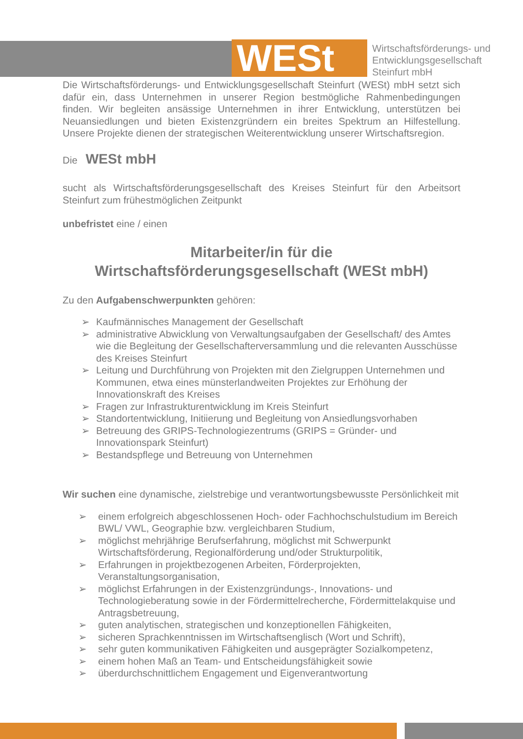WESt
Wirtschaftsförderungs- und
Entwicklungsgesellschaft
Steinfurt mbH
Die Wirtschaftsförderungs- und Entwicklungsgesellschaft Steinfurt (WESt) mbH setzt sich dafür ein, dass Unternehmen in unserer Region bestmögliche Rahmenbedingungen finden. Wir begleiten ansässige Unternehmen in ihrer Entwicklung, unterstützen bei Neuansiedlungen und bieten Existenzgründern ein breites Spektrum an Hilfestellung. Unsere Projekte dienen der strategischen Weiterentwicklung unserer Wirtschaftsregion.
Die WESt mbH
sucht als Wirtschaftsförderungsgesellschaft des Kreises Steinfurt für den Arbeitsort Steinfurt zum frühestmöglichen Zeitpunkt
unbefristet eine / einen
Mitarbeiter/in für die
Wirtschaftsförderungsgesellschaft (WESt mbH)
Zu den Aufgabenschwerpunkten gehören:
➢ Kaufmännisches Management der Gesellschaft
➢ administrative Abwicklung von Verwaltungsaufgaben der Gesellschaft/ des Amtes wie die Begleitung der Gesellschafterversammlung und die relevanten Ausschüsse des Kreises Steinfurt
➢ Leitung und Durchführung von Projekten mit den Zielgruppen Unternehmen und Kommunen, etwa eines münsterlandweiten Projektes zur Erhöhung der Innovationskraft des Kreises
➢ Fragen zur Infrastrukturentwicklung im Kreis Steinfurt
➢ Standortentwicklung, Initiierung und Begleitung von Ansiedlungsvorhaben
➢ Betreuung des GRIPS-Technologiezentrums (GRIPS = Gründer- und Innovationspark Steinfurt)
➢ Bestandspflege und Betreuung von Unternehmen
Wir suchen eine dynamische, zielstrebige und verantwortungsbewusste Persönlichkeit mit
➢ einem erfolgreich abgeschlossenen Hoch- oder Fachhochschulstudium im Bereich BWL/ VWL, Geographie bzw. vergleichbaren Studium,
➢ möglichst mehrjährige Berufserfahrung, möglichst mit Schwerpunkt Wirtschaftsförderung, Regionalförderung und/oder Strukturpolitik,
➢ Erfahrungen in projektbezogenen Arbeiten, Förderprojekten, Veranstaltungsorganisation,
➢ möglichst Erfahrungen in der Existenzgründungs-, Innovations- und Technologieberatung sowie in der Fördermittelrecherche, Fördermittelakquise und Antragsbetreuung,
➢ guten analytischen, strategischen und konzeptionellen Fähigkeiten,
➢ sicheren Sprachkenntnissen im Wirtschaftsenglisch (Wort und Schrift),
➢ sehr guten kommunikativen Fähigkeiten und ausgeprägter Sozialkompetenz,
➢ einem hohen Maß an Team- und Entscheidungsfähigkeit sowie
➢ überdurchschnittlichem Engagement und Eigenverantwortung